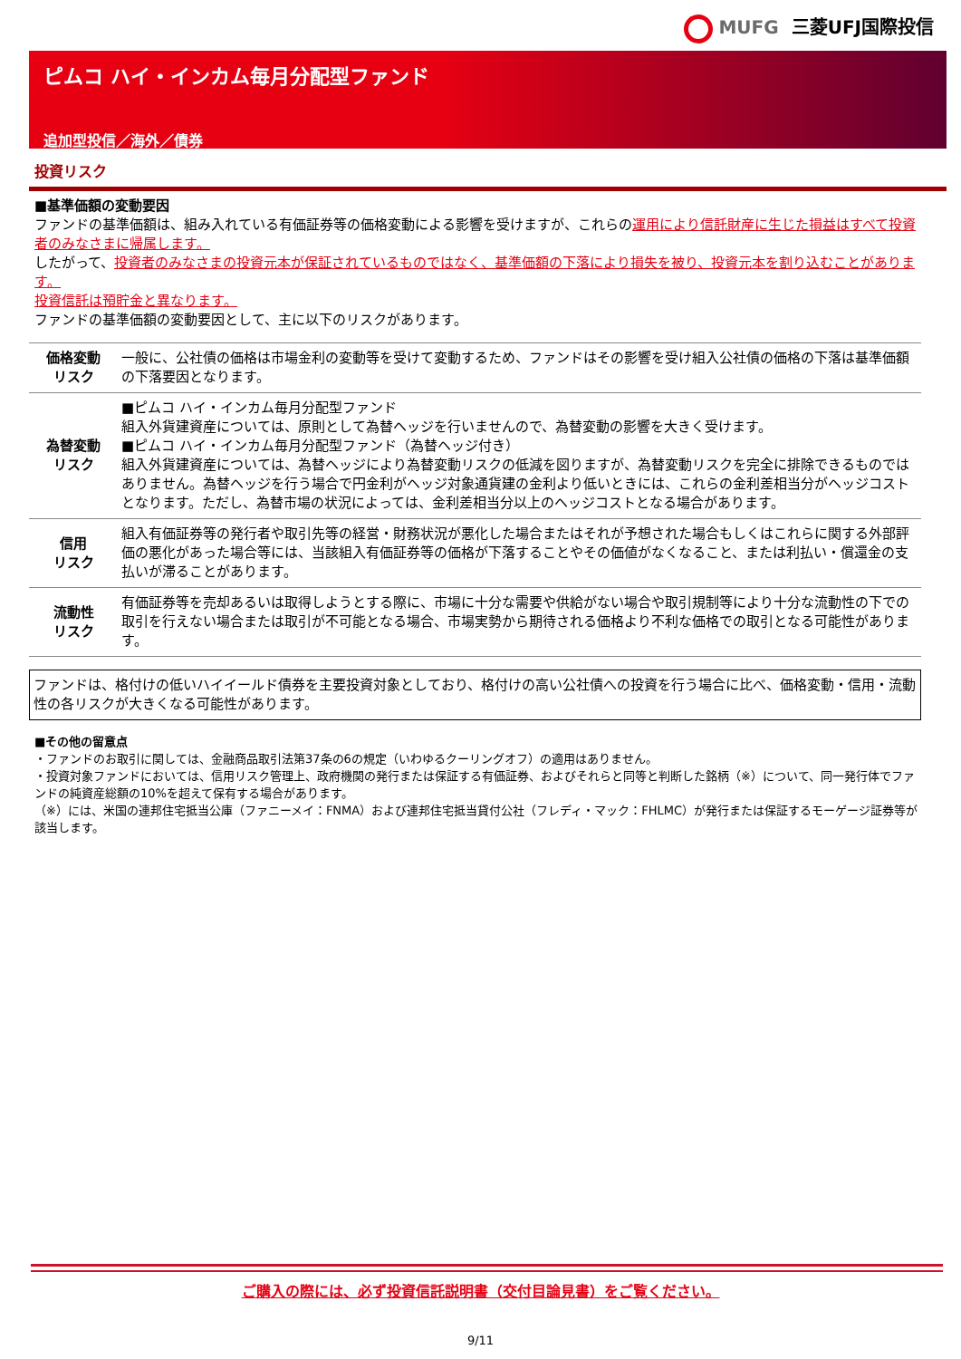MUFG 三菱UFJ国際投信
ピムコ ハイ・インカム毎月分配型ファンド
追加型投信／海外／債券
投資リスク
■基準価額の変動要因
ファンドの基準価額は、組み入れている有価証券等の価格変動による影響を受けますが、これらの運用により信託財産に生じた損益はすべて投資者のみなさまに帰属します。
したがって、投資者のみなさまの投資元本が保証されているものではなく、基準価額の下落により損失を被り、投資元本を割り込むことがあります。
投資信託は預貯金と異なります。
ファンドの基準価額の変動要因として、主に以下のリスクがあります。
| 価格変動 リスク | 一般に、公社債の価格は市場金利の変動等を受けて変動するため、ファンドはその影響を受け組入公社債の価格の下落は基準価額の下落要因となります。 |
| 為替変動 リスク | ■ピムコ ハイ・インカム毎月分配型ファンド 組入外貨建資産については、原則として為替ヘッジを行いませんので、為替変動の影響を大きく受けます。 ■ピムコ ハイ・インカム毎月分配型ファンド（為替ヘッジ付き） 組入外貨建資産については、為替ヘッジにより為替変動リスクの低減を図りますが、為替変動リスクを完全に排除できるものではありません。為替ヘッジを行う場合で円金利がヘッジ対象通貨建の金利より低いときには、これらの金利差相当分がヘッジコストとなります。ただし、為替市場の状況によっては、金利差相当分以上のヘッジコストとなる場合があります。 |
| 信用 リスク | 組入有価証券等の発行者や取引先等の経営・財務状況が悪化した場合またはそれが予想された場合もしくはこれらに関する外部評価の悪化があった場合等には、当該組入有価証券等の価格が下落することやその価値がなくなること、または利払い・償還金の支払いが滞ることがあります。 |
| 流動性 リスク | 有価証券等を売却あるいは取得しようとする際に、市場に十分な需要や供給がない場合や取引規制等により十分な流動性の下での取引を行えない場合または取引が不可能となる場合、市場実勢から期待される価格より不利な価格での取引となる可能性があります。 |
ファンドは、格付けの低いハイイールド債券を主要投資対象としており、格付けの高い公社債への投資を行う場合に比べ、価格変動・信用・流動性の各リスクが大きくなる可能性があります。
■その他の留意点
・ファンドのお取引に関しては、金融商品取引法第37条の6の規定（いわゆるクーリングオフ）の適用はありません。
・投資対象ファンドにおいては、信用リスク管理上、政府機関の発行または保証する有価証券、およびそれらと同等と判断した銘柄（※）について、同一発行体でファンドの純資産総額の10%を超えて保有する場合があります。
（※）には、米国の連邦住宅抵当公庫（ファニーメイ：FNMA）および連邦住宅抵当貸付公社（フレディ・マック：FHLMC）が発行または保証するモーゲージ証券等が該当します。
ご購入の際には、必ず投資信託説明書（交付目論見書）をご覧ください。
9/11